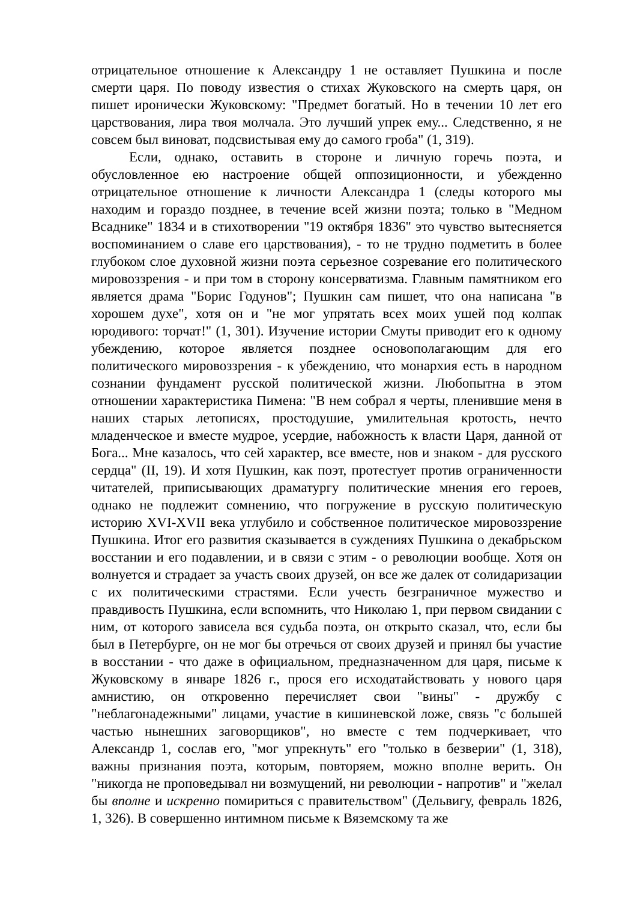отрицательное отношение к Александру 1 не оставляет Пушкина и после смерти царя. По поводу известия о стихах Жуковского на смерть царя, он пишет иронически Жуковскому: "Предмет богатый. Но в течении 10 лет его царствования, лира твоя молчала. Это лучший упрек ему... Следственно, я не совсем был виноват, подсвистывая ему до самого гроба" (1, 319).
Если, однако, оставить в стороне и личную горечь поэта, и обусловленное ею настроение общей оппозиционности, и убежденно отрицательное отношение к личности Александра 1 (следы которого мы находим и гораздо позднее, в течение всей жизни поэта; только в "Медном Всаднике" 1834 и в стихотворении "19 октября 1836" это чувство вытесняется воспоминанием о славе его царствования), - то не трудно подметить в более глубоком слое духовной жизни поэта серьезное созревание его политического мировоззрения - и при том в сторону консерватизма. Главным памятником его является драма "Борис Годунов"; Пушкин сам пишет, что она написана "в хорошем духе", хотя он и "не мог упрятать всех моих ушей под колпак юродивого: торчат!" (1, 301). Изучение истории Смуты приводит его к одному убеждению, которое является позднее основополагающим для его политического мировоззрения - к убеждению, что монархия есть в народном сознании фундамент русской политической жизни. Любопытна в этом отношении характеристика Пимена: "В нем собрал я черты, пленившие меня в наших старых летописях, простодушие, умилительная кротость, нечто младенческое и вместе мудрое, усердие, набожность к власти Царя, данной от Бога... Мне казалось, что сей характер, все вместе, нов и знаком - для русского сердца" (II, 19). И хотя Пушкин, как поэт, протестует против ограниченности читателей, приписывающих драматургу политические мнения его героев, однако не подлежит сомнению, что погружение в русскую политическую историю XVI-XVII века углубило и собственное политическое мировоззрение Пушкина. Итог его развития сказывается в суждениях Пушкина о декабрьском восстании и его подавлении, и в связи с этим - о революции вообще. Хотя он волнуется и страдает за участь своих друзей, он все же далек от солидаризации с их политическими страстями. Если учесть безграничное мужество и правдивость Пушкина, если вспомнить, что Николаю 1, при первом свидании с ним, от которого зависела вся судьба поэта, он открыто сказал, что, если бы был в Петербурге, он не мог бы отречься от своих друзей и принял бы участие в восстании - что даже в официальном, предназначенном для царя, письме к Жуковскому в январе 1826 г., прося его исходатайствовать у нового царя амнистию, он откровенно перечисляет свои "вины" - дружбу с "неблагонадежными" лицами, участие в кишиневской ложе, связь "с большей частью нынешних заговорщиков", но вместе с тем подчеркивает, что Александр 1, сослав его, "мог упрекнуть" его "только в безверии" (1, 318), важны признания поэта, которым, повторяем, можно вполне верить. Он "никогда не проповедывал ни возмущений, ни революции - напротив" и "желал бы вполне и искренно помириться с правительством" (Дельвигу, февраль 1826, 1, 326). В совершенно интимном письме к Вяземскому та же